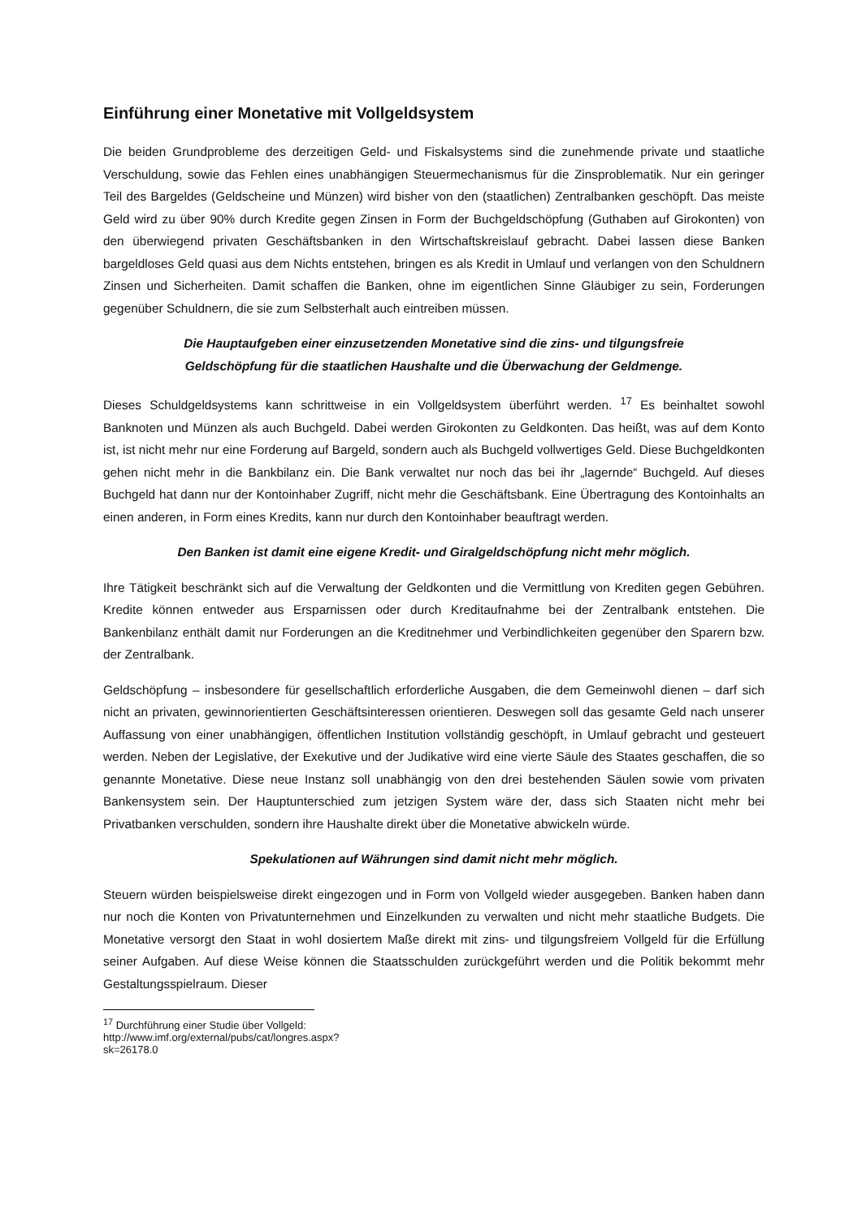Einführung einer Monetative mit Vollgeldsystem
Die beiden Grundprobleme des derzeitigen Geld- und Fiskalsystems sind die zunehmende private und staatliche Verschuldung, sowie das Fehlen eines unabhängigen Steuermechanismus für die Zinsproblematik. Nur ein geringer Teil des Bargeldes (Geldscheine und Münzen) wird bisher von den (staatlichen) Zentralbanken geschöpft. Das meiste Geld wird zu über 90% durch Kredite gegen Zinsen in Form der Buchgeldschöpfung (Guthaben auf Girokonten) von den überwiegend privaten Geschäftsbanken in den Wirtschaftskreislauf gebracht. Dabei lassen diese Banken bargeldloses Geld quasi aus dem Nichts entstehen, bringen es als Kredit in Umlauf und verlangen von den Schuldnern Zinsen und Sicherheiten. Damit schaffen die Banken, ohne im eigentlichen Sinne Gläubiger zu sein, Forderungen gegenüber Schuldnern, die sie zum Selbsterhalt auch eintreiben müssen.
Die Hauptaufgeben einer einzusetzenden Monetative sind die zins- und tilgungsfreie
Geldschöpfung für die staatlichen Haushalte und die Überwachung der Geldmenge.
Dieses Schuldgeldsystems kann schrittweise in ein Vollgeldsystem überführt werden. <sup>17</sup> Es beinhaltet sowohl Banknoten und Münzen als auch Buchgeld. Dabei werden Girokonten zu Geldkonten. Das heißt, was auf dem Konto ist, ist nicht mehr nur eine Forderung auf Bargeld, sondern auch als Buchgeld vollwertiges Geld. Diese Buchgeldkonten gehen nicht mehr in die Bankbilanz ein. Die Bank verwaltet nur noch das bei ihr „lagernde“ Buchgeld. Auf dieses Buchgeld hat dann nur der Kontoinhaber Zugriff, nicht mehr die Geschäftsbank. Eine Übertragung des Kontoinhalts an einen anderen, in Form eines Kredits, kann nur durch den Kontoinhaber beauftragt werden.
Den Banken ist damit eine eigene Kredit- und Giralgeldschöpfung nicht mehr möglich.
Ihre Tätigkeit beschränkt sich auf die Verwaltung der Geldkonten und die Vermittlung von Krediten gegen Gebühren. Kredite können entweder aus Ersparnissen oder durch Kreditaufnahme bei der Zentralbank entstehen. Die Bankenbilanz enthält damit nur Forderungen an die Kreditnehmer und Verbindlichkeiten gegenüber den Sparern bzw. der Zentralbank.
Geldschöpfung – insbesondere für gesellschaftlich erforderliche Ausgaben, die dem Gemeinwohl dienen – darf sich nicht an privaten, gewinnorientierten Geschäftsinteressen orientieren. Deswegen soll das gesamte Geld nach unserer Auffassung von einer unabhängigen, öffentlichen Institution vollständig geschöpft, in Umlauf gebracht und gesteuert werden. Neben der Legislative, der Exekutive und der Judikative wird eine vierte Säule des Staates geschaffen, die so genannte Monetative. Diese neue Instanz soll unabhängig von den drei bestehenden Säulen sowie vom privaten Bankensystem sein. Der Hauptunterschied zum jetzigen System wäre der, dass sich Staaten nicht mehr bei Privatbanken verschulden, sondern ihre Haushalte direkt über die Monetative abwickeln würde.
Spekulationen auf Währungen sind damit nicht mehr möglich.
Steuern würden beispielsweise direkt eingezogen und in Form von Vollgeld wieder ausgegeben. Banken haben dann nur noch die Konten von Privatunternehmen und Einzelkunden zu verwalten und nicht mehr staatliche Budgets. Die Monetative versorgt den Staat in wohl dosiertem Maße direkt mit zins- und tilgungsfreiem Vollgeld für die Erfüllung seiner Aufgaben. Auf diese Weise können die Staatsschulden zurückgeführt werden und die Politik bekommt mehr Gestaltungsspielraum. Dieser
<sup>17</sup> Durchführung einer Studie über Vollgeld: http://www.imf.org/external/pubs/cat/longres.aspx?sk=26178.0